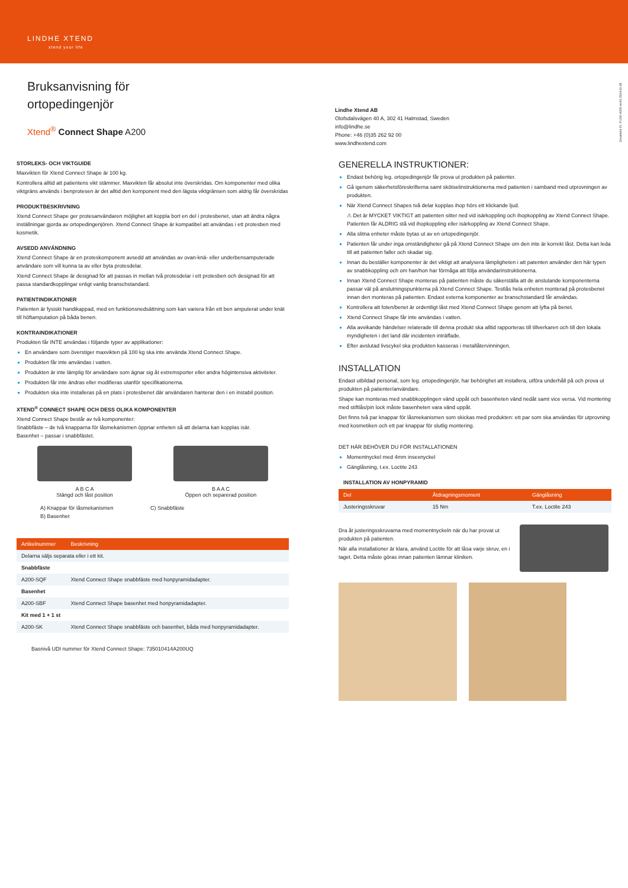LINDHE XTEND
xtend your life
Document ID: IFUSE-A200 rev01 2024-11-28
Bruksanvisning för
ortopedingenjör
Xtend<sup>®</sup> Connect Shape A200
Lindhe Xtend AB
Olofsdalsvägen 40 A, 302 41 Halmstad, Sweden
info@lindhe.se
Phone: +46 (0)35 262 92 00
www.lindhextend.com
STORLEKS- OCH VIKTGUIDE
Maxvikten för Xtend Connect Shape är 100 kg.
Kontrollera alltid att patientens vikt stämmer. Maxvikten får absolut inte överskridas. Om komponenter med olika viktgräns används i benprotesen är det alltid den komponent med den lägsta viktgränsen som aldrig får överskri­das
PRODUKTBESKRIVNING
Xtend Connect Shape ger protesanvändaren möjlighet att koppla bort en del i protesbenet, utan att ändra några inställningar gjorda av ortopedingenjören. Xtend Connect Shape är kompatibel att användas i ett protesben med kosmetik.
AVSEDD ANVÄNDNING
Xtend Connect Shape är en proteskomponent avsedd att användas av ovan-knä- eller underbensamputerade användare som vill kunna ta av eller byta protesdelar.
Xtend Connect Shape är designad för att passas in mellan två protesdelar i ett protesben och designad för att passa standardkopplingar enligt vanlig branschstandard.
PATIENTINDIKATIONER
Patienten är fysiskt handikappad, med en funktionsnedsättning som kan variera från ett ben amputerat under knät till höftamputation på båda benen.
KONTRAINDIKATIONER
Produkten får INTE användas i följande typer av applikationer:
En användare som överstiger maxvikten på 100 kg ska inte använda Xtend Connect Shape.
Produkten får inte användas i vatten.
Produkten är inte lämplig för användare som ägnar sig åt extremsporter eller andra högintensiva aktiviteter.
Produkten får inte ändras eller modifieras utanför specifikationerna.
Produkten ska inte installeras på en plats i protesbenet där användaren hanterar den i en instabil position.
XTEND<sup>®</sup> CONNECT SHAPE OCH DESS OLIKA KOMPONENTER
Xtend Connect Shape består av två komponenter:
Snabbfäste – de två knapparna för låsmekanismen öppnar enheten så att delarna kan kopplas isär.
Basenhet – passar i snabbfästet.
A B C A
Stängd och låst position
B A A C
Öppen och separerad position
A) Knappar för låsmekanismen C) Snabbfäste
B) Basenhet
| Artikelnummer | Beskrivning |
| --- | --- |
| Delarna säljs separata eller i ett kit. | |
| Snabbfäste | |
| A200-SQF | Xtend Connect Shape snabbfäste med honpyramidadapter. |
| Basenhet | |
| A200-SBF | Xtend Connect Shape basenhet med honpyramidadapter. |
| Kit med 1 + 1 st | |
| A200-SK | Xtend Connect Shape snabbfäste och basenhet, båda med honpyramidadapter. |
Basnivå UDI nummer för Xtend Connect Shape: 735010414A200UQ
GENERELLA INSTRUKTIONER:
Endast behörig leg. ortopedingenjör får prova ut produkten på patienter.
Gå igenom säkerhetsföreskrifterna samt skötselinstruktionerna med patienten i samband med utprovningen av produkten.
När Xtend Connect Shapes två delar kopplas ihop hörs ett klickande ljud.
⚠ Det är MYCKET VIKTIGT att patienten sitter ned vid isärkoppling och ihopkoppling av Xtend Connect Shape. Patienten får ALDRIG stå vid ihopkoppling eller isärkoppling av Xtend Connect Shape.
Alla slitna enheter måste bytas ut av en ortopedingenjör.
Patienten får under inga omständigheter gå på Xtend Connect Shape om den inte är korrekt låst. Detta kan leda till att patienten faller och skadar sig.
Innan du beställer komponenter är det viktigt att analysera lämpligheten i att patenten använder den här typen av snabbkoppling och om han/hon har förmåga att följa användarinstruktionerna.
Innan Xtend Connect Shape monteras på patienten måste du säkerställa att de anslutande komponenterna passar väl på anslutningspunkterna på Xtend Connect Shape. Testlås hela enheten monterad på protesbenet innan den monteras på patienten. Endast externa komponenter av branschstandard får användas.
Kontrollera att foten/benet är ordentligt låst med Xtend Connect Shape genom att lyfta på benet.
Xtend Connect Shape får inte användas i vatten.
Alla avvikande händelser relaterade till denna produkt ska alltid rapporteras till tillverkaren och till den lokala myndigheten i det land där incidenten inträffade.
Efter avslutad livscykel ska produkten kasseras i metallåtervinningen.
INSTALLATION
Endast utbildad personal, som leg. ortopedingenjör, har behörighet att installera, utföra underhåll på och prova ut produkten på patienter/användare.
Shape kan monteras med snabbkopplingen vänd uppåt och basenheten vänd nedåt samt vice versa. Vid montering med stiftlås/pin lock måste basenheten vara vänd uppåt.
Det finns två par knappar för låsmekanismen som skickas med produkten: ett par som ska användas för utprovning med kosmetiken och ett par knappar för slutlig montering.
DET HÄR BEHÖVER DU FÖR INSTALLATIONEN
Momentnyckel med 4mm insexnyckel
Gänglåsning, t.ex. Loctite 243
INSTALLATION AV HONPYRAMID
| Del | Åtdragningsmoment | Gänglåsning |
| --- | --- | --- |
| Justeringsskruvar | 15 Nm | T.ex. Loctite 243 |
Dra åt justeringsskruvarna med momentnyckeln när du har provat ut produkten på patienten.
När alla installationer är klara, använd Loctite för att låsa varje skruv, en i taget. Detta måste göras innan patienten lämnar kliniken.